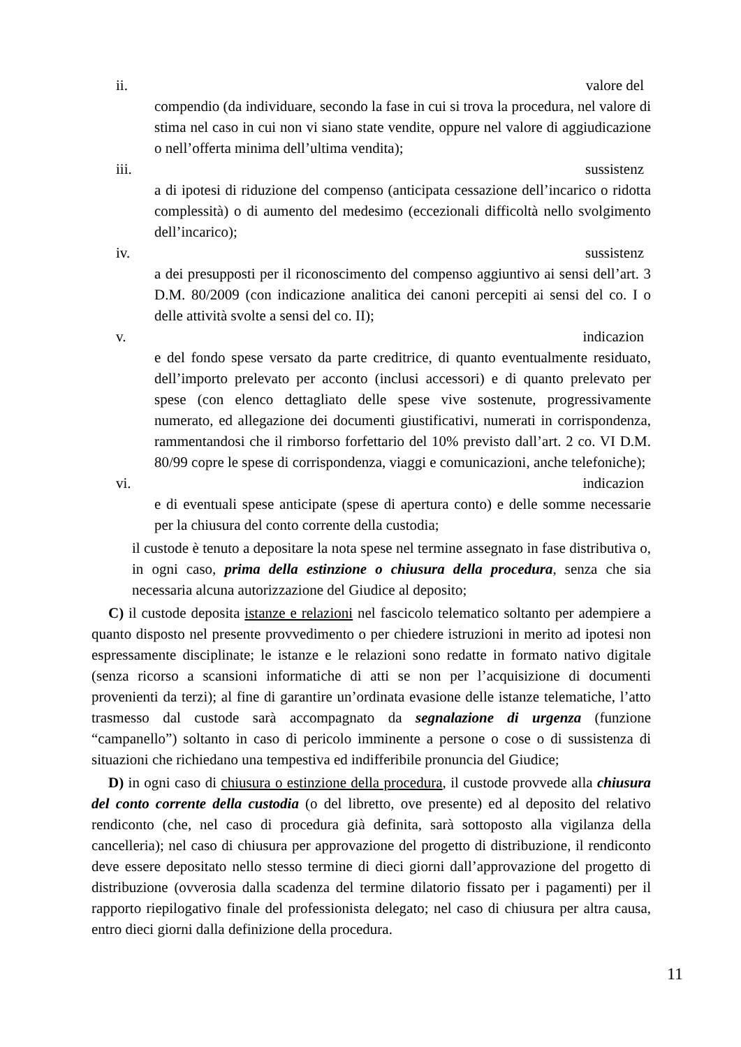ii. valore del
compendio (da individuare, secondo la fase in cui si trova la procedura, nel valore di stima nel caso in cui non vi siano state vendite, oppure nel valore di aggiudicazione o nell’offerta minima dell’ultima vendita);
iii. sussistenz
a di ipotesi di riduzione del compenso (anticipata cessazione dell’incarico o ridotta complessità) o di aumento del medesimo (eccezionali difficoltà nello svolgimento dell’incarico);
iv. sussistenz
a dei presupposti per il riconoscimento del compenso aggiuntivo ai sensi dell’art. 3 D.M. 80/2009 (con indicazione analitica dei canoni percepiti ai sensi del co. I o delle attività svolte a sensi del co. II);
v. indicazion
e del fondo spese versato da parte creditrice, di quanto eventualmente residuato, dell’importo prelevato per acconto (inclusi accessori) e di quanto prelevato per spese (con elenco dettagliato delle spese vive sostenute, progressivamente numerato, ed allegazione dei documenti giustificativi, numerati in corrispondenza, rammentandosi che il rimborso forfettario del 10% previsto dall’art. 2 co. VI D.M. 80/99 copre le spese di corrispondenza, viaggi e comunicazioni, anche telefoniche);
vi. indicazion
e di eventuali spese anticipate (spese di apertura conto) e delle somme necessarie per la chiusura del conto corrente della custodia;
il custode è tenuto a depositare la nota spese nel termine assegnato in fase distributiva o, in ogni caso, prima della estinzione o chiusura della procedura, senza che sia necessaria alcuna autorizzazione del Giudice al deposito;
C) il custode deposita istanze e relazioni nel fascicolo telematico soltanto per adempiere a quanto disposto nel presente provvedimento o per chiedere istruzioni in merito ad ipotesi non espressamente disciplinate; le istanze e le relazioni sono redatte in formato nativo digitale (senza ricorso a scansioni informatiche di atti se non per l’acquisizione di documenti provenienti da terzi); al fine di garantire un’ordinata evasione delle istanze telematiche, l’atto trasmesso dal custode sarà accompagnato da segnalazione di urgenza (funzione “campanello”) soltanto in caso di pericolo imminente a persone o cose o di sussistenza di situazioni che richiedano una tempestiva ed indifferibile pronuncia del Giudice;
D) in ogni caso di chiusura o estinzione della procedura, il custode provvede alla chiusura del conto corrente della custodia (o del libretto, ove presente) ed al deposito del relativo rendiconto (che, nel caso di procedura già definita, sarà sottoposto alla vigilanza della cancelleria); nel caso di chiusura per approvazione del progetto di distribuzione, il rendiconto deve essere depositato nello stesso termine di dieci giorni dall’approvazione del progetto di distribuzione (ovverosia dalla scadenza del termine dilatorio fissato per i pagamenti) per il rapporto riepilogativo finale del professionista delegato; nel caso di chiusura per altra causa, entro dieci giorni dalla definizione della procedura.
11